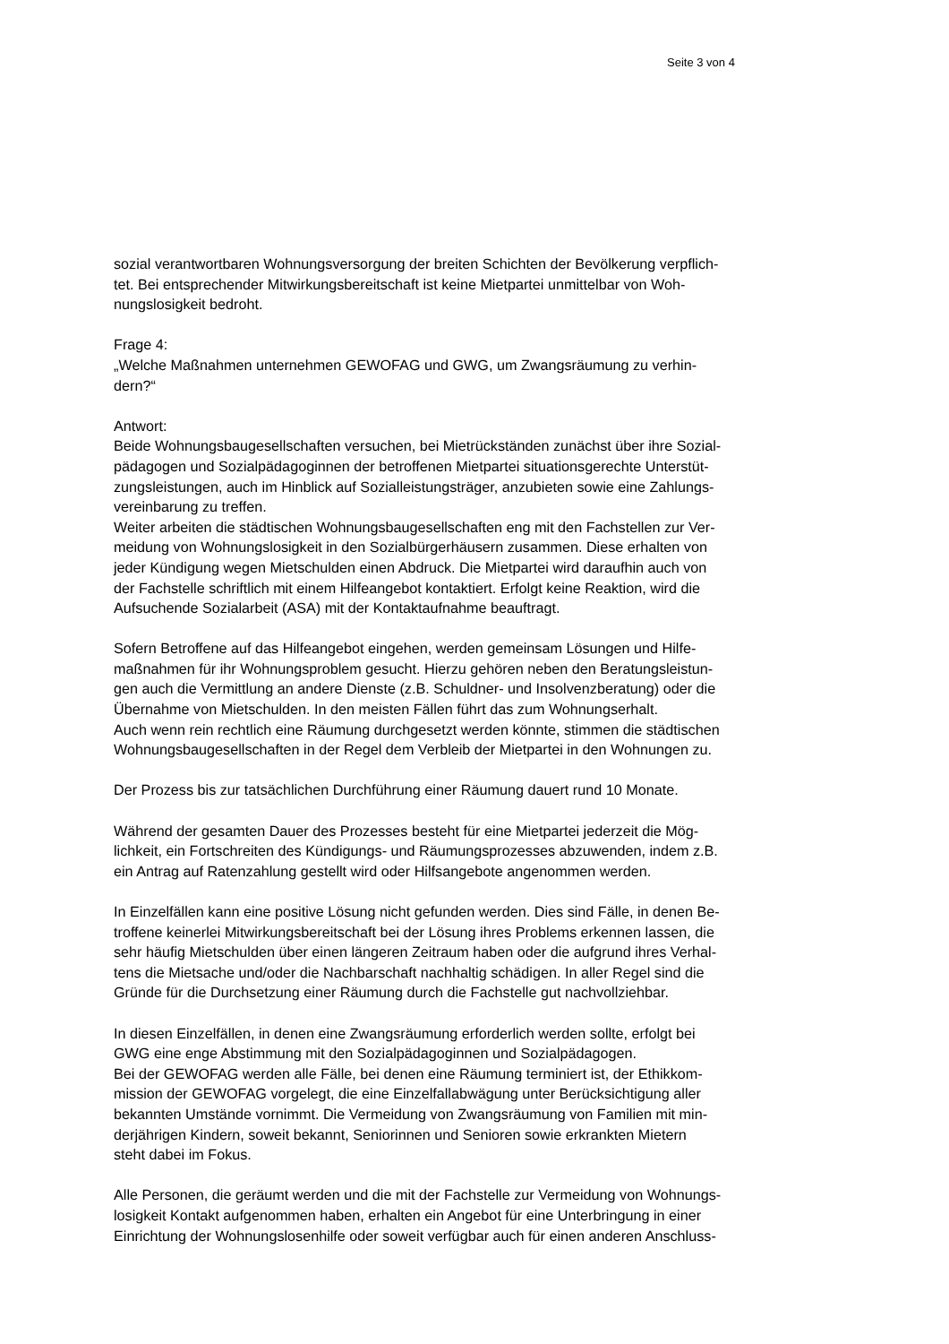Seite 3 von 4
sozial verantwortbaren Wohnungsversorgung der breiten Schichten der Bevölkerung verpflich-
tet. Bei entsprechender Mitwirkungsbereitschaft ist keine Mietpartei unmittelbar von Woh-
nungslosigkeit bedroht.
Frage 4:
„Welche Maßnahmen unternehmen GEWOFAG und GWG, um Zwangsräumung zu verhin-
dern?“
Antwort:
Beide Wohnungsbaugesellschaften versuchen, bei Mietrückständen zunächst über ihre Sozial-
pädagogen und Sozialpädagoginnen der betroffenen Mietpartei situationsgerechte Unterstüt-
zungsleistungen, auch im Hinblick auf Sozialleistungsträger, anzubieten sowie eine Zahlungs-
vereinbarung zu treffen.
Weiter arbeiten die städtischen Wohnungsbaugesellschaften eng mit den Fachstellen zur Ver-
meidung von Wohnungslosigkeit in den Sozialbürgerhäusern zusammen. Diese erhalten von
jeder Kündigung wegen Mietschulden einen Abdruck. Die Mietpartei wird daraufhin auch von
der Fachstelle schriftlich mit einem Hilfeangebot kontaktiert. Erfolgt keine Reaktion, wird die
Aufsuchende Sozialarbeit (ASA) mit der Kontaktaufnahme beauftragt.
Sofern Betroffene auf das Hilfeangebot eingehen, werden gemeinsam Lösungen und Hilfe-
maßnahmen für ihr Wohnungsproblem gesucht. Hierzu gehören neben den Beratungsleistun-
gen auch die Vermittlung an andere Dienste (z.B. Schuldner- und Insolvenzberatung) oder die
Übernahme von Mietschulden. In den meisten Fällen führt das zum Wohnungserhalt.
Auch wenn rein rechtlich eine Räumung durchgesetzt werden könnte, stimmen die städtischen
Wohnungsbaugesellschaften in der Regel dem Verbleib der Mietpartei in den Wohnungen zu.
Der Prozess bis zur tatsächlichen Durchführung einer Räumung dauert rund 10 Monate.
Während der gesamten Dauer des Prozesses besteht für eine Mietpartei jederzeit die Mög-
lichkeit, ein Fortschreiten des Kündigungs- und Räumungsprozesses abzuwenden, indem z.B.
ein Antrag auf Ratenzahlung gestellt wird oder Hilfsangebote angenommen werden.
In Einzelfällen kann eine positive Lösung nicht gefunden werden. Dies sind Fälle, in denen Be-
troffene keinerlei Mitwirkungsbereitschaft bei der Lösung ihres Problems erkennen lassen, die
sehr häufig Mietschulden über einen längeren Zeitraum haben oder die aufgrund ihres Verhal-
tens die Mietsache und/oder die Nachbarschaft nachhaltig schädigen. In aller Regel sind die
Gründe für die Durchsetzung einer Räumung durch die Fachstelle gut nachvollziehbar.
In diesen Einzelfällen, in denen eine Zwangsräumung erforderlich werden sollte, erfolgt bei
GWG eine enge Abstimmung mit den Sozialpädagoginnen und Sozialpädagogen.
Bei der GEWOFAG werden alle Fälle, bei denen eine Räumung terminiert ist, der Ethikkom-
mission der GEWOFAG vorgelegt, die eine Einzelfallabwägung unter Berücksichtigung aller
bekannten Umstände vornimmt. Die Vermeidung von Zwangsräumung von Familien mit min-
derjährigen Kindern, soweit bekannt, Seniorinnen und Senioren sowie erkrankten Mietern
steht dabei im Fokus.
Alle Personen, die geräumt werden und die mit der Fachstelle zur Vermeidung von Wohnungs-
losigkeit Kontakt aufgenommen haben, erhalten ein Angebot für eine Unterbringung in einer
Einrichtung der Wohnungslosenhilfe oder soweit verfügbar auch für einen anderen Anschluss-